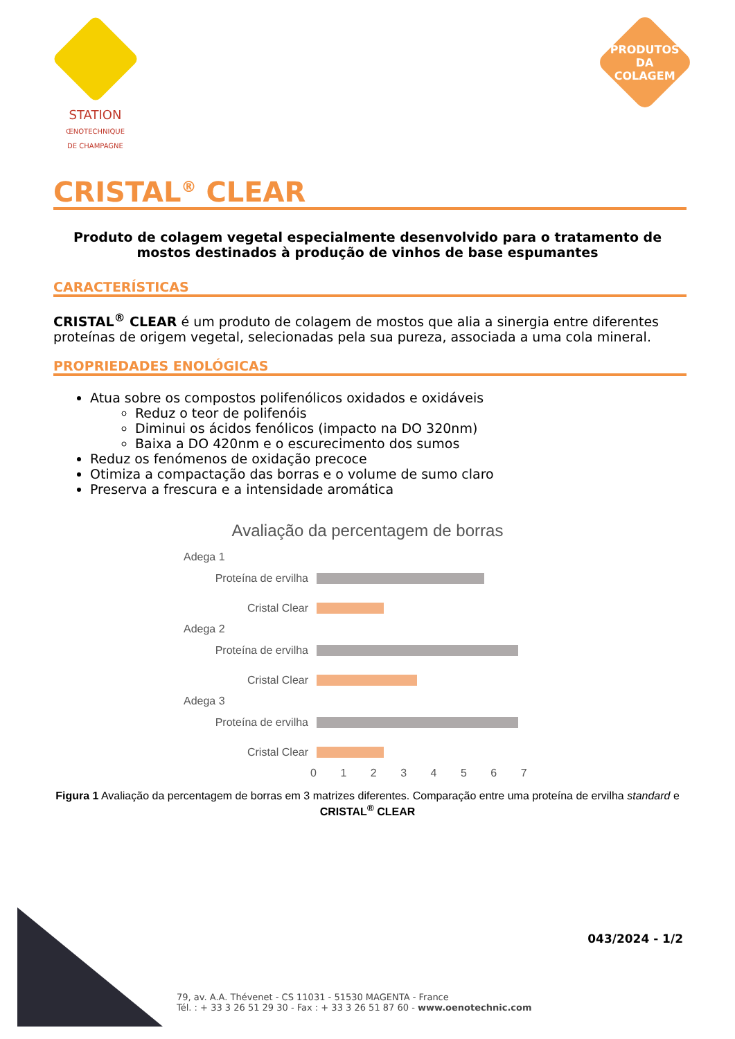STATION
ŒNOTECHNIQUE
DE CHAMPAGNE
PRODUTOS
DA COLAGEM
CRISTAL<sup>®</sup> CLEAR
Produto de colagem vegetal especialmente desenvolvido para o tratamento de mostos destinados à produção de vinhos de base espumantes
CARACTERÍSTICAS
CRISTAL<sup>®</sup> CLEAR é um produto de colagem de mostos que alia a sinergia entre diferentes proteínas de origem vegetal, selecionadas pela sua pureza, associada a uma cola mineral.
PROPRIEDADES ENOLÓGICAS
Atua sobre os compostos polifenólicos oxidados e oxidáveis
Reduz o teor de polifenóis
Diminui os ácidos fenólicos (impacto na DO 320nm)
Baixa a DO 420nm e o escurecimento dos sumos
Reduz os fenómenos de oxidação precoce
Otimiza a compactação das borras e o volume de sumo claro
Preserva a frescura e a intensidade aromática
Avaliação da percentagem de borras
Adega 1
Proteína de ervilha
Cristal Clear
Adega 2
Proteína de ervilha
Cristal Clear
Adega 3
Proteína de ervilha
Cristal Clear
0 1 2 3 4 5 6 7
Figura 1 Avaliação da percentagem de borras em 3 matrizes diferentes. Comparação entre uma proteína de ervilha standard e CRISTAL<sup>®</sup> CLEAR
043/2024 - 1/2
79, av. A.A. Thévenet - CS 11031 - 51530 MAGENTA - France
Tél. : + 33 3 26 51 29 30 - Fax : + 33 3 26 51 87 60 - www.oenotechnic.com